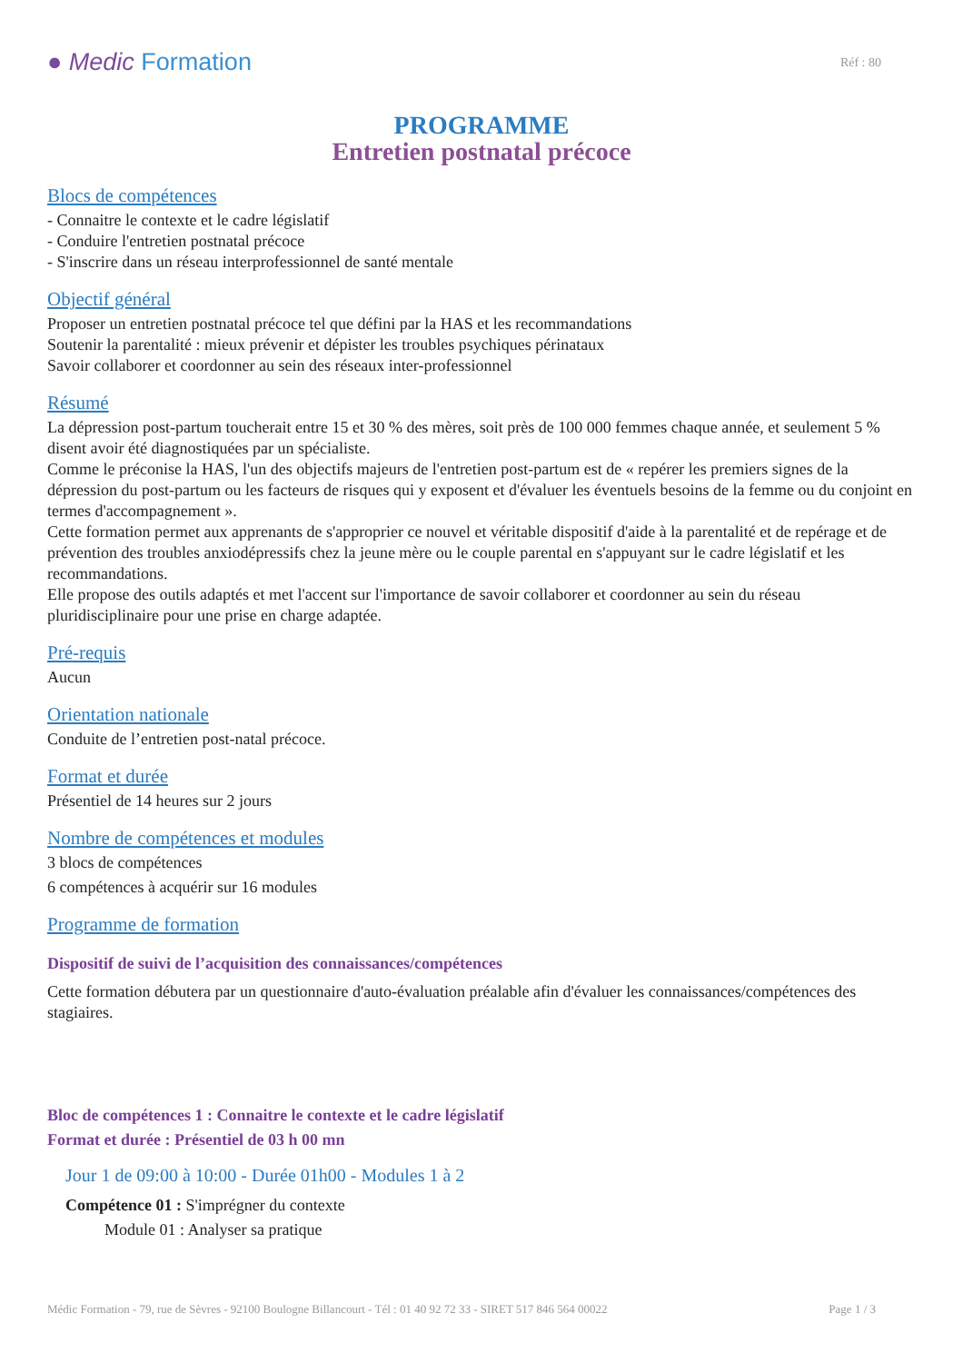● Medic Formation
Réf : 80
PROGRAMME
Entretien postnatal précoce
Blocs de compétences
- Connaitre le contexte et le cadre législatif
- Conduire l'entretien postnatal précoce
- S'inscrire dans un réseau interprofessionnel de santé mentale
Objectif général
Proposer un entretien postnatal précoce tel que défini par la HAS et les recommandations
Soutenir la parentalité : mieux prévenir et dépister les troubles psychiques périnataux
Savoir collaborer et coordonner au sein des réseaux inter-professionnel
Résumé
La dépression post-partum toucherait entre 15 et 30 % des mères, soit près de 100 000 femmes chaque année, et seulement 5 % disent avoir été diagnostiquées par un spécialiste.
Comme le préconise la HAS, l'un des objectifs majeurs de l'entretien post-partum est de « repérer les premiers signes de la dépression du post-partum ou les facteurs de risques qui y exposent et d'évaluer les éventuels besoins de la femme ou du conjoint en termes d'accompagnement ».
Cette formation permet aux apprenants de s'approprier ce nouvel et véritable dispositif d'aide à la parentalité et de repérage et de prévention des troubles anxiodépressifs chez la jeune mère ou le couple parental en s'appuyant sur le cadre législatif et les recommandations.
Elle propose des outils adaptés et met l'accent sur l'importance de savoir collaborer et coordonner au sein du réseau pluridisciplinaire pour une prise en charge adaptée.
Pré-requis
Aucun
Orientation nationale
Conduite de l’entretien post-natal précoce.
Format et durée
Présentiel de 14 heures sur 2 jours
Nombre de compétences et modules
3 blocs de compétences
6 compétences à acquérir sur 16 modules
Programme de formation
Dispositif de suivi de l’acquisition des connaissances/compétences
Cette formation débutera par un questionnaire d'auto-évaluation préalable afin d'évaluer les connaissances/compétences des stagiaires.
Bloc de compétences 1 : Connaitre le contexte et le cadre législatif
Format et durée : Présentiel de 03 h 00 mn
Jour 1 de 09:00 à 10:00 - Durée 01h00 - Modules 1 à 2
Compétence 01 : S'imprégner du contexte
Module 01 : Analyser sa pratique
Médic Formation - 79, rue de Sèvres - 92100 Boulogne Billancourt - Tél : 01 40 92 72 33 - SIRET 517 846 564 00022 Page 1 / 3